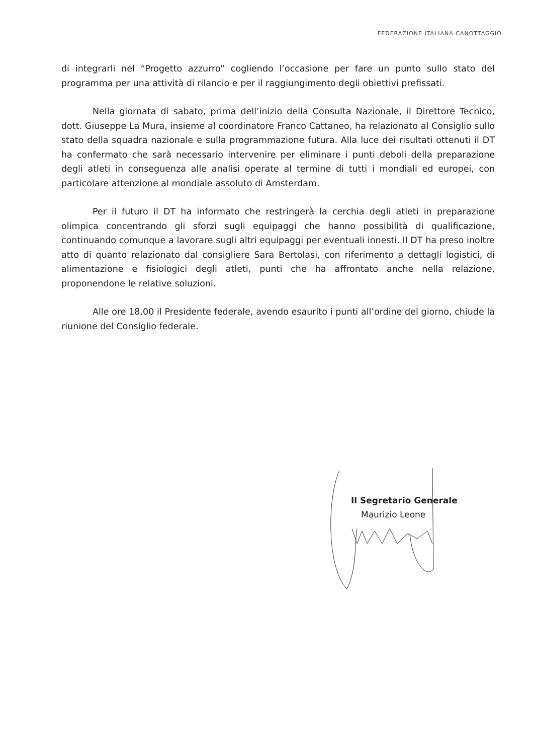FEDERAZIONE ITALIANA CANOTTAGGIO
di integrarli nel “Progetto azzurro” cogliendo l’occasione per fare un punto sullo stato del programma per una attività di rilancio e per il raggiungimento degli obiettivi prefissati.
Nella giornata di sabato, prima dell’inizio della Consulta Nazionale, il Direttore Tecnico, dott. Giuseppe La Mura, insieme al coordinatore Franco Cattaneo, ha relazionato al Consiglio sullo stato della squadra nazionale e sulla programmazione futura. Alla luce dei risultati ottenuti il DT ha confermato che sarà necessario intervenire per eliminare i punti deboli della preparazione degli atleti in conseguenza alle analisi operate al termine di tutti i mondiali ed europei, con particolare attenzione al mondiale assoluto di Amsterdam.
Per il futuro il DT ha informato che restringerà la cerchia degli atleti in preparazione olimpica concentrando gli sforzi sugli equipaggi che hanno possibilità di qualificazione, continuando comunque a lavorare sugli altri equipaggi per eventuali innesti. Il DT ha preso inoltre atto di quanto relazionato dal consigliere Sara Bertolasi, con riferimento a dettagli logistici, di alimentazione e fisiologici degli atleti, punti che ha affrontato anche nella relazione, proponendone le relative soluzioni.
Alle ore 18,00 il Presidente federale, avendo esaurito i punti all’ordine del giorno, chiude la riunione del Consiglio federale.
Il Segretario Generale
Maurizio Leone